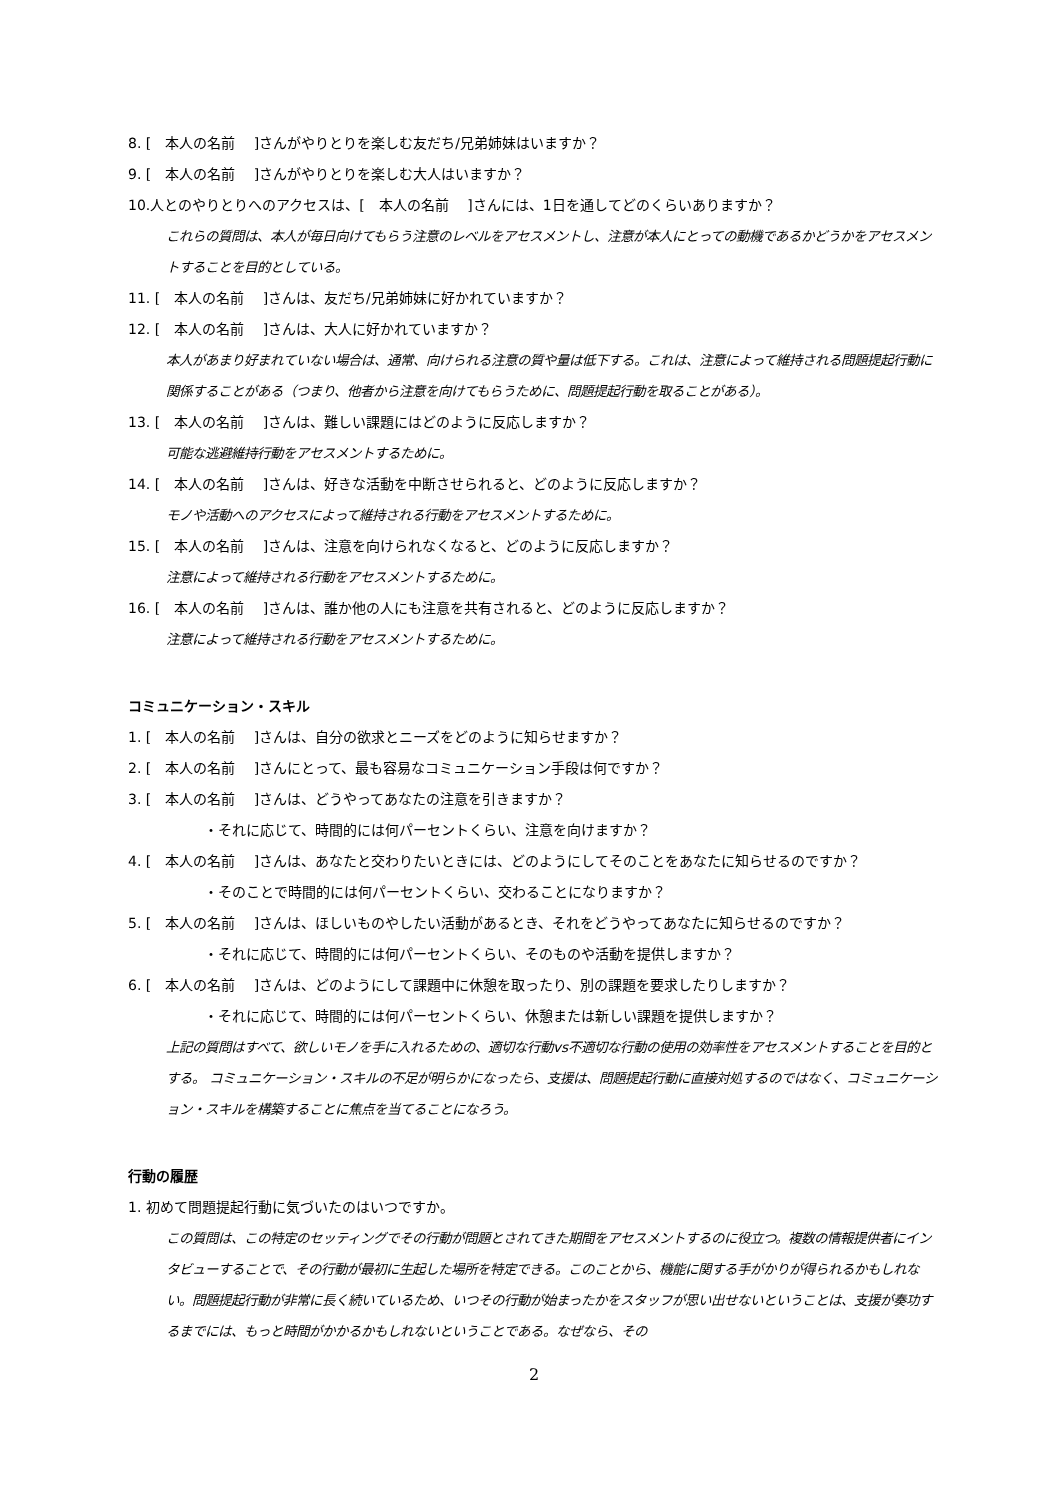8. [　本人の名前　 ]さんがやりとりを楽しむ友だち/兄弟姉妹はいますか？
9. [　本人の名前　 ]さんがやりとりを楽しむ大人はいますか？
10.人とのやりとりへのアクセスは、[　本人の名前　 ]さんには、1日を通してどのくらいありますか？
これらの質問は、本人が毎日向けてもらう注意のレベルをアセスメントし、注意が本人にとっての動機であるかどうかをアセスメントすることを目的としている。
11. [　本人の名前　 ]さんは、友だち/兄弟姉妹に好かれていますか？
12. [　本人の名前　 ]さんは、大人に好かれていますか？
本人があまり好まれていない場合は、通常、向けられる注意の質や量は低下する。これは、注意によって維持される問題提起行動に関係することがある（つまり、他者から注意を向けてもらうために、問題提起行動を取ることがある）。
13. [　本人の名前　 ]さんは、難しい課題にはどのように反応しますか？
可能な逃避維持行動をアセスメントするために。
14. [　本人の名前　 ]さんは、好きな活動を中断させられると、どのように反応しますか？
モノや活動へのアクセスによって維持される行動をアセスメントするために。
15. [　本人の名前　 ]さんは、注意を向けられなくなると、どのように反応しますか？
注意によって維持される行動をアセスメントするために。
16. [　本人の名前　 ]さんは、誰か他の人にも注意を共有されると、どのように反応しますか？
注意によって維持される行動をアセスメントするために。
コミュニケーション・スキル
1. [　本人の名前　 ]さんは、自分の欲求とニーズをどのように知らせますか？
2. [　本人の名前　 ]さんにとって、最も容易なコミュニケーション手段は何ですか？
3. [　本人の名前　 ]さんは、どうやってあなたの注意を引きますか？
・それに応じて、時間的には何パーセントくらい、注意を向けますか？
4. [　本人の名前　 ]さんは、あなたと交わりたいときには、どのようにしてそのことをあなたに知らせるのですか？
・そのことで時間的には何パーセントくらい、交わることになりますか？
5. [　本人の名前　 ]さんは、ほしいものやしたい活動があるとき、それをどうやってあなたに知らせるのですか？
・それに応じて、時間的には何パーセントくらい、そのものや活動を提供しますか？
6. [　本人の名前　 ]さんは、どのようにして課題中に休憩を取ったり、別の課題を要求したりしますか？
・それに応じて、時間的には何パーセントくらい、休憩または新しい課題を提供しますか？
上記の質問はすべて、欲しいモノを手に入れるための、適切な行動vs不適切な行動の使用の効率性をアセスメントすることを目的とする。 コミュニケーション・スキルの不足が明らかになったら、支援は、問題提起行動に直接対処するのではなく、コミュニケーション・スキルを構築することに焦点を当てることになろう。
行動の履歴
1. 初めて問題提起行動に気づいたのはいつですか。
この質問は、この特定のセッティングでその行動が問題とされてきた期間をアセスメントするのに役立つ。複数の情報提供者にインタビューすることで、その行動が最初に生起した場所を特定できる。このことから、機能に関する手がかりが得られるかもしれない。問題提起行動が非常に長く続いているため、いつその行動が始まったかをスタッフが思い出せないということは、支援が奏功するまでには、もっと時間がかかるかもしれないということである。なぜなら、その
2